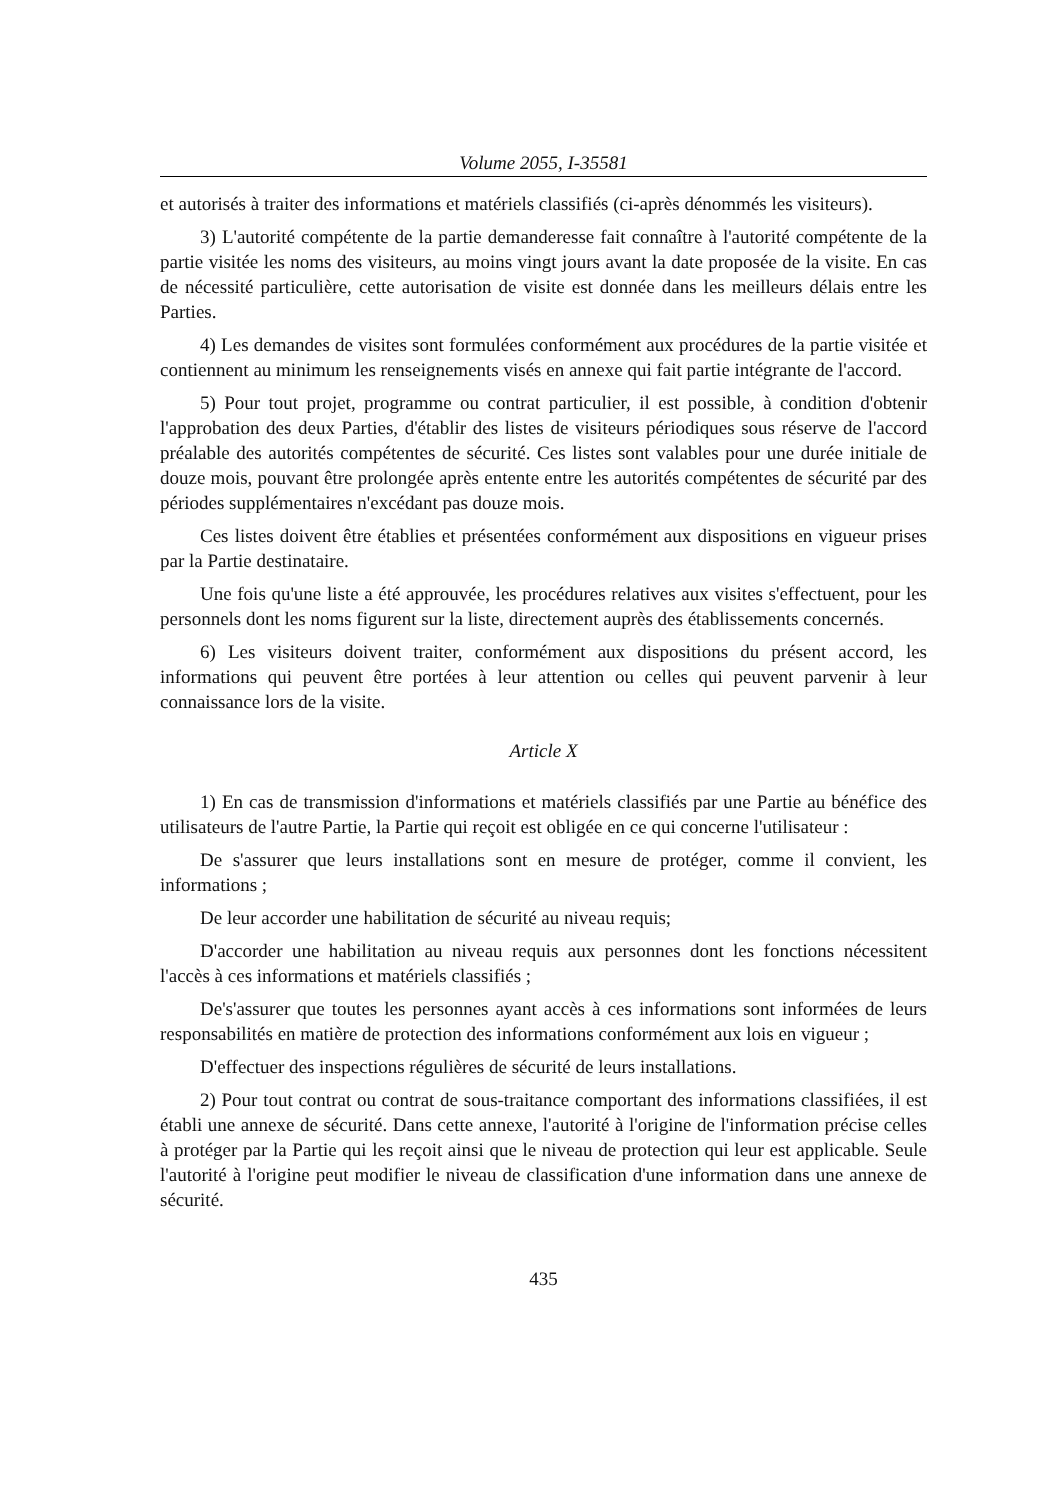Volume 2055, I-35581
et autorisés à traiter des informations et matériels classifiés (ci-après dénommés les visiteurs).
3) L'autorité compétente de la partie demanderesse fait connaître à l'autorité compétente de la partie visitée les noms des visiteurs, au moins vingt jours avant la date proposée de la visite. En cas de nécessité particulière, cette autorisation de visite est donnée dans les meilleurs délais entre les Parties.
4) Les demandes de visites sont formulées conformément aux procédures de la partie visitée et contiennent au minimum les renseignements visés en annexe qui fait partie intégrante de l'accord.
5) Pour tout projet, programme ou contrat particulier, il est possible, à condition d'obtenir l'approbation des deux Parties, d'établir des listes de visiteurs périodiques sous réserve de l'accord préalable des autorités compétentes de sécurité. Ces listes sont valables pour une durée initiale de douze mois, pouvant être prolongée après entente entre les autorités compétentes de sécurité par des périodes supplémentaires n'excédant pas douze mois.
Ces listes doivent être établies et présentées conformément aux dispositions en vigueur prises par la Partie destinataire.
Une fois qu'une liste a été approuvée, les procédures relatives aux visites s'effectuent, pour les personnels dont les noms figurent sur la liste, directement auprès des établissements concernés.
6) Les visiteurs doivent traiter, conformément aux dispositions du présent accord, les informations qui peuvent être portées à leur attention ou celles qui peuvent parvenir à leur connaissance lors de la visite.
Article X
1) En cas de transmission d'informations et matériels classifiés par une Partie au bénéfice des utilisateurs de l'autre Partie, la Partie qui reçoit est obligée en ce qui concerne l'utilisateur :
De s'assurer que leurs installations sont en mesure de protéger, comme il convient, les informations ;
De leur accorder une habilitation de sécurité au niveau requis;
D'accorder une habilitation au niveau requis aux personnes dont les fonctions nécessitent l'accès à ces informations et matériels classifiés ;
De's'assurer que toutes les personnes ayant accès à ces informations sont informées de leurs responsabilités en matière de protection des informations conformément aux lois en vigueur ;
D'effectuer des inspections régulières de sécurité de leurs installations.
2) Pour tout contrat ou contrat de sous-traitance comportant des informations classifiées, il est établi une annexe de sécurité. Dans cette annexe, l'autorité à l'origine de l'information précise celles à protéger par la Partie qui les reçoit ainsi que le niveau de protection qui leur est applicable. Seule l'autorité à l'origine peut modifier le niveau de classification d'une information dans une annexe de sécurité.
435